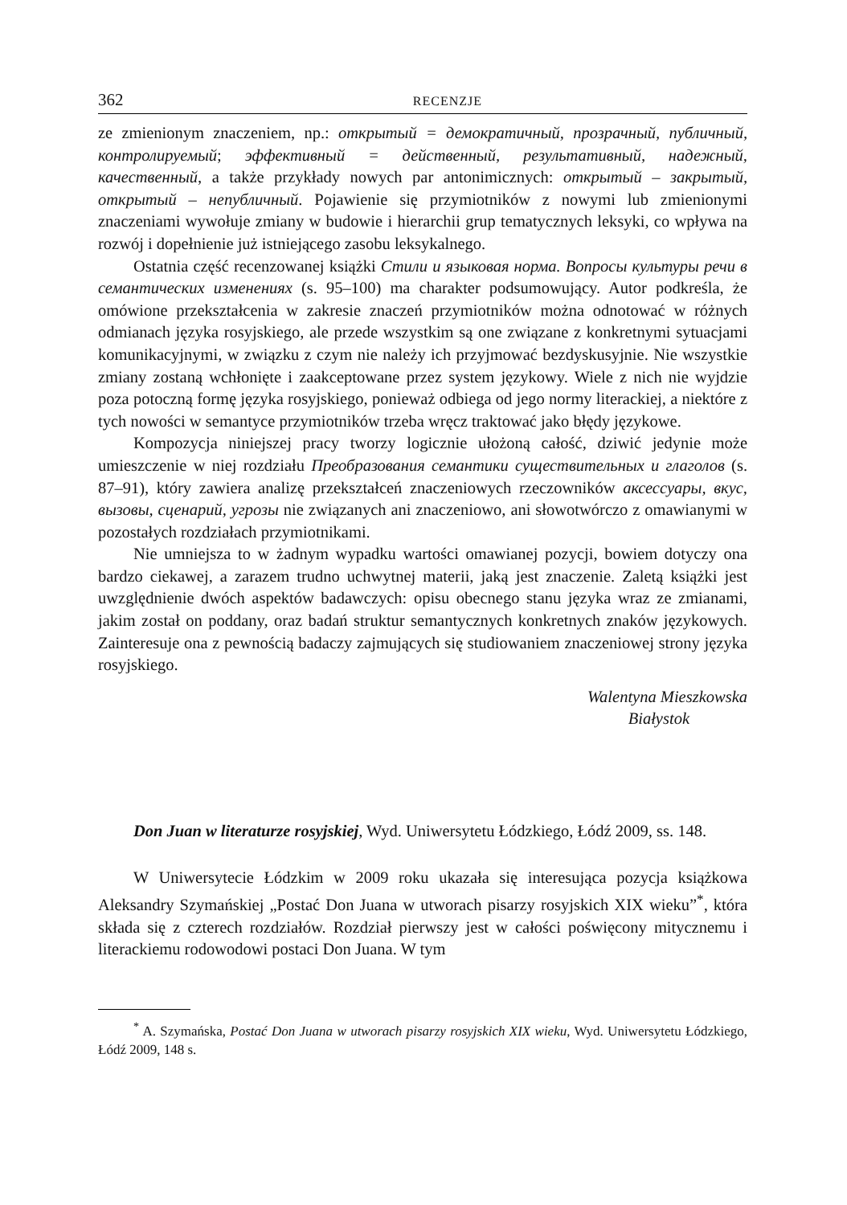362 RECENZJE
ze zmienionym znaczeniem, np.: открытый = демократичный, прозрачный, публичный, контролируемый; эффективный = действенный, результативный, надежный, качественный, a także przykłady nowych par antonimicznych: открытый – закрытый, открытый – непубличный. Pojawienie się przymiotników z nowymi lub zmienionymi znaczeniami wywołuje zmiany w budowie i hierarchii grup tematycznych leksyki, co wpływa na rozwój i dopełnienie już istniejącego zasobu leksykalnego.
Ostatnia część recenzowanej książki Стили и языковая норма. Вопросы культуры речи в семантических изменениях (s. 95–100) ma charakter podsumowujący. Autor podkreśla, że omówione przekształcenia w zakresie znaczeń przymiotników można odnotować w różnych odmianach języka rosyjskiego, ale przede wszystkim są one związane z konkretnymi sytuacjami komunikacyjnymi, w związku z czym nie należy ich przyjmować bezdyskusyjnie. Nie wszystkie zmiany zostaną wchłonięte i zaakceptowane przez system językowy. Wiele z nich nie wyjdzie poza potoczną formę języka rosyjskiego, ponieważ odbiega od jego normy literackiej, a niektóre z tych nowości w semantyce przymiotników trzeba wręcz traktować jako błędy językowe.
Kompozycja niniejszej pracy tworzy logicznie ułożoną całość, dziwić jedynie może umieszczenie w niej rozdziału Преобразования семантики существительных и глаголов (s. 87–91), który zawiera analizę przekształceń znaczeniowych rzeczowników аксессуары, вкус, вызовы, сценарий, угрозы nie związanych ani znaczeniowo, ani słowotwórczo z omawianymi w pozostałych rozdziałach przymiotnikami.
Nie umniejsza to w żadnym wypadku wartości omawianej pozycji, bowiem dotyczy ona bardzo ciekawej, a zarazem trudno uchwytnej materii, jaką jest znaczenie. Zaletą książki jest uwzględnienie dwóch aspektów badawczych: opisu obecnego stanu języka wraz ze zmianami, jakim został on poddany, oraz badań struktur semantycznych konkretnych znaków językowych. Zainteresuje ona z pewnością badaczy zajmujących się studiowaniem znaczeniowej strony języka rosyjskiego.
Walentyna Mieszkowska
Białystok
Don Juan w literaturze rosyjskiej, Wyd. Uniwersytetu Łódzkiego, Łódź 2009, ss. 148.
W Uniwersytecie Łódzkim w 2009 roku ukazała się interesująca pozycja książkowa Aleksandry Szymańskiej „Postać Don Juana w utworach pisarzy rosyjskich XIX wieku”<sup>*</sup>, która składa się z czterech rozdziałów. Rozdział pierwszy jest w całości poświęcony mitycznemu i literackiemu rodowodowi postaci Don Juana. W tym
<sup>*</sup> A. Szymańska, Postać Don Juana w utworach pisarzy rosyjskich XIX wieku, Wyd. Uniwersytetu Łódzkiego, Łódź 2009, 148 s.